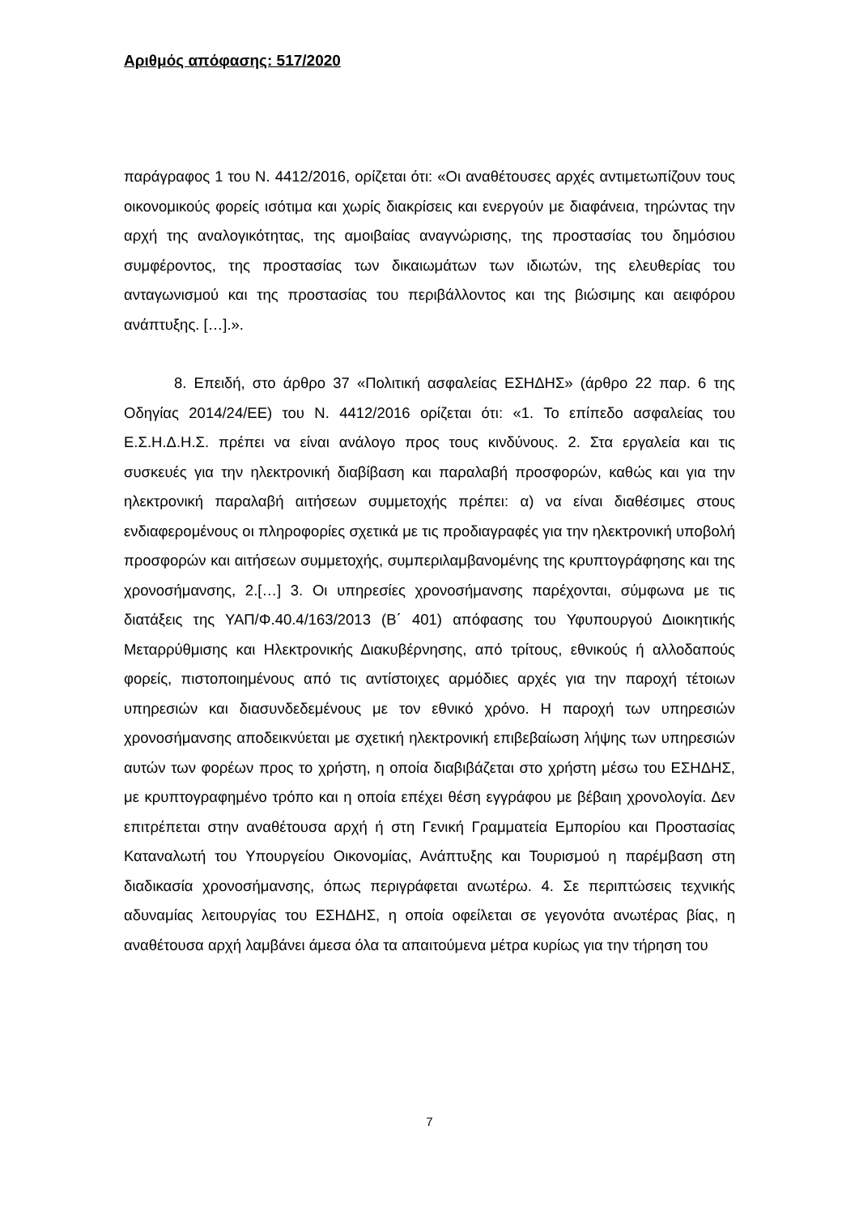Αριθμός απόφασης: 517/2020
παράγραφος 1 του Ν. 4412/2016, ορίζεται ότι: «Οι αναθέτουσες αρχές αντιμετωπίζουν τους οικονομικούς φορείς ισότιμα και χωρίς διακρίσεις και ενεργούν με διαφάνεια, τηρώντας την αρχή της αναλογικότητας, της αμοιβαίας αναγνώρισης, της προστασίας του δημόσιου συμφέροντος, της προστασίας των δικαιωμάτων των ιδιωτών, της ελευθερίας του ανταγωνισμού και της προστασίας του περιβάλλοντος και της βιώσιμης και αειφόρου ανάπτυξης. […].».
8. Επειδή, στο άρθρο 37 «Πολιτική ασφαλείας ΕΣΗΔΗΣ» (άρθρο 22 παρ. 6 της Οδηγίας 2014/24/ΕΕ) του Ν. 4412/2016 ορίζεται ότι: «1. Το επίπεδο ασφαλείας του Ε.Σ.Η.Δ.Η.Σ. πρέπει να είναι ανάλογο προς τους κινδύνους. 2. Στα εργαλεία και τις συσκευές για την ηλεκτρονική διαβίβαση και παραλαβή προσφορών, καθώς και για την ηλεκτρονική παραλαβή αιτήσεων συμμετοχής πρέπει: α) να είναι διαθέσιμες στους ενδιαφερομένους οι πληροφορίες σχετικά με τις προδιαγραφές για την ηλεκτρονική υποβολή προσφορών και αιτήσεων συμμετοχής, συμπεριλαμβανομένης της κρυπτογράφησης και της χρονοσήμανσης, 2.[…] 3. Οι υπηρεσίες χρονοσήμανσης παρέχονται, σύμφωνα με τις διατάξεις της ΥΑΠ/Φ.40.4/163/2013 (Β΄ 401) απόφασης του Υφυπουργού Διοικητικής Μεταρρύθμισης και Ηλεκτρονικής Διακυβέρνησης, από τρίτους, εθνικούς ή αλλοδαπούς φορείς, πιστοποιημένους από τις αντίστοιχες αρμόδιες αρχές για την παροχή τέτοιων υπηρεσιών και διασυνδεδεμένους με τον εθνικό χρόνο. Η παροχή των υπηρεσιών χρονοσήμανσης αποδεικνύεται με σχετική ηλεκτρονική επιβεβαίωση λήψης των υπηρεσιών αυτών των φορέων προς το χρήστη, η οποία διαβιβάζεται στο χρήστη μέσω του ΕΣΗΔΗΣ, με κρυπτογραφημένο τρόπο και η οποία επέχει θέση εγγράφου με βέβαιη χρονολογία. Δεν επιτρέπεται στην αναθέτουσα αρχή ή στη Γενική Γραμματεία Εμπορίου και Προστασίας Καταναλωτή του Υπουργείου Οικονομίας, Ανάπτυξης και Τουρισμού η παρέμβαση στη διαδικασία χρονοσήμανσης, όπως περιγράφεται ανωτέρω. 4. Σε περιπτώσεις τεχνικής αδυναμίας λειτουργίας του ΕΣΗΔΗΣ, η οποία οφείλεται σε γεγονότα ανωτέρας βίας, η αναθέτουσα αρχή λαμβάνει άμεσα όλα τα απαιτούμενα μέτρα κυρίως για την τήρηση του
7